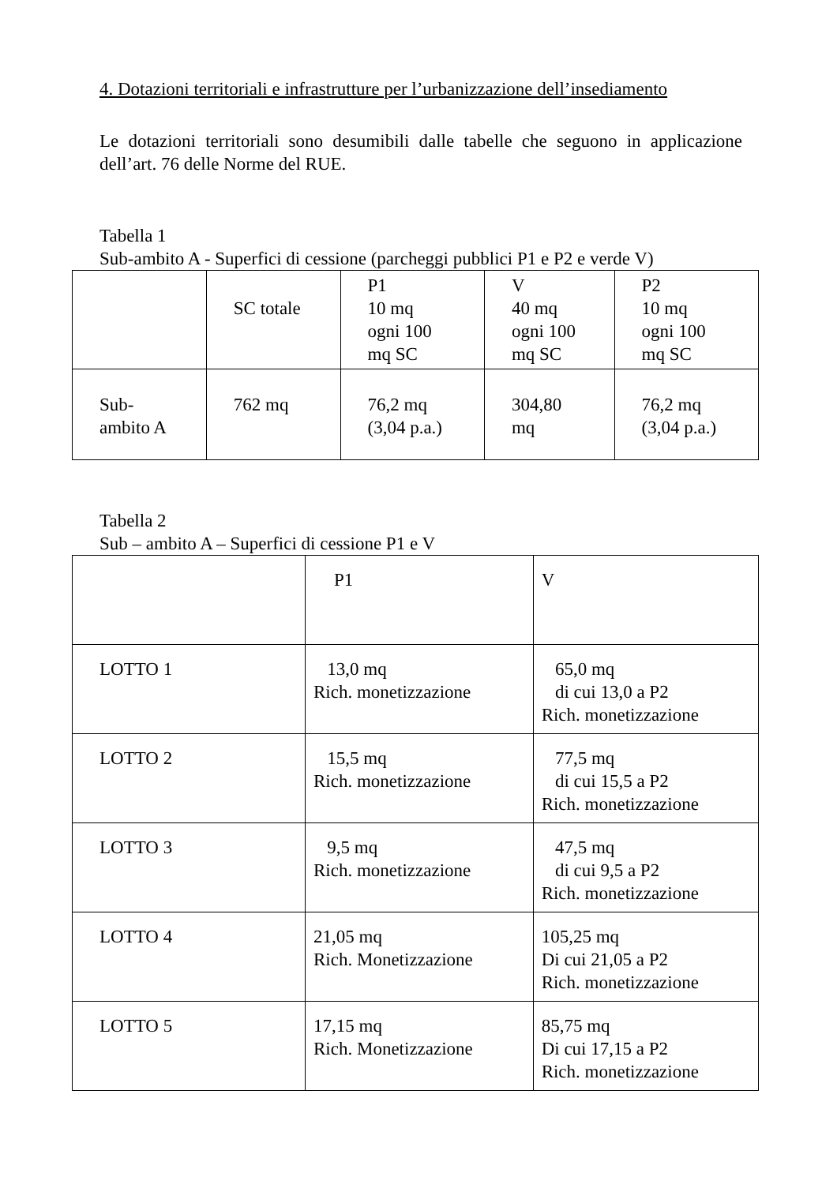4. Dotazioni territoriali e infrastrutture per l’urbanizzazione dell’insediamento
Le dotazioni territoriali sono desumibili dalle tabelle che seguono in applicazione dell’art. 76 delle Norme del RUE.
Tabella 1
Sub-ambito A - Superfici di cessione (parcheggi pubblici P1 e P2 e verde V)
| | SC totale | P1 10 mq ogni 100 mq SC | V 40 mq ogni 100 mq SC | P2 10 mq ogni 100 mq SC |
| Sub- ambito A | 762 mq | 76,2 mq (3,04 p.a.) | 304,80 mq | 76,2 mq (3,04 p.a.) |
Tabella 2
Sub – ambito A – Superfici di cessione P1 e V
| | P1 | V |
| LOTTO 1 | 13,0 mq Rich. monetizzazione | 65,0 mq di cui 13,0 a P2 Rich. monetizzazione |
| LOTTO 2 | 15,5 mq Rich. monetizzazione | 77,5 mq di cui 15,5 a P2 Rich. monetizzazione |
| LOTTO 3 | 9,5 mq Rich. monetizzazione | 47,5 mq di cui 9,5 a P2 Rich. monetizzazione |
| LOTTO 4 | 21,05 mq Rich. Monetizzazione | 105,25 mq Di cui 21,05 a P2 Rich. monetizzazione |
| LOTTO 5 | 17,15 mq Rich. Monetizzazione | 85,75 mq Di cui 17,15 a P2 Rich. monetizzazione |